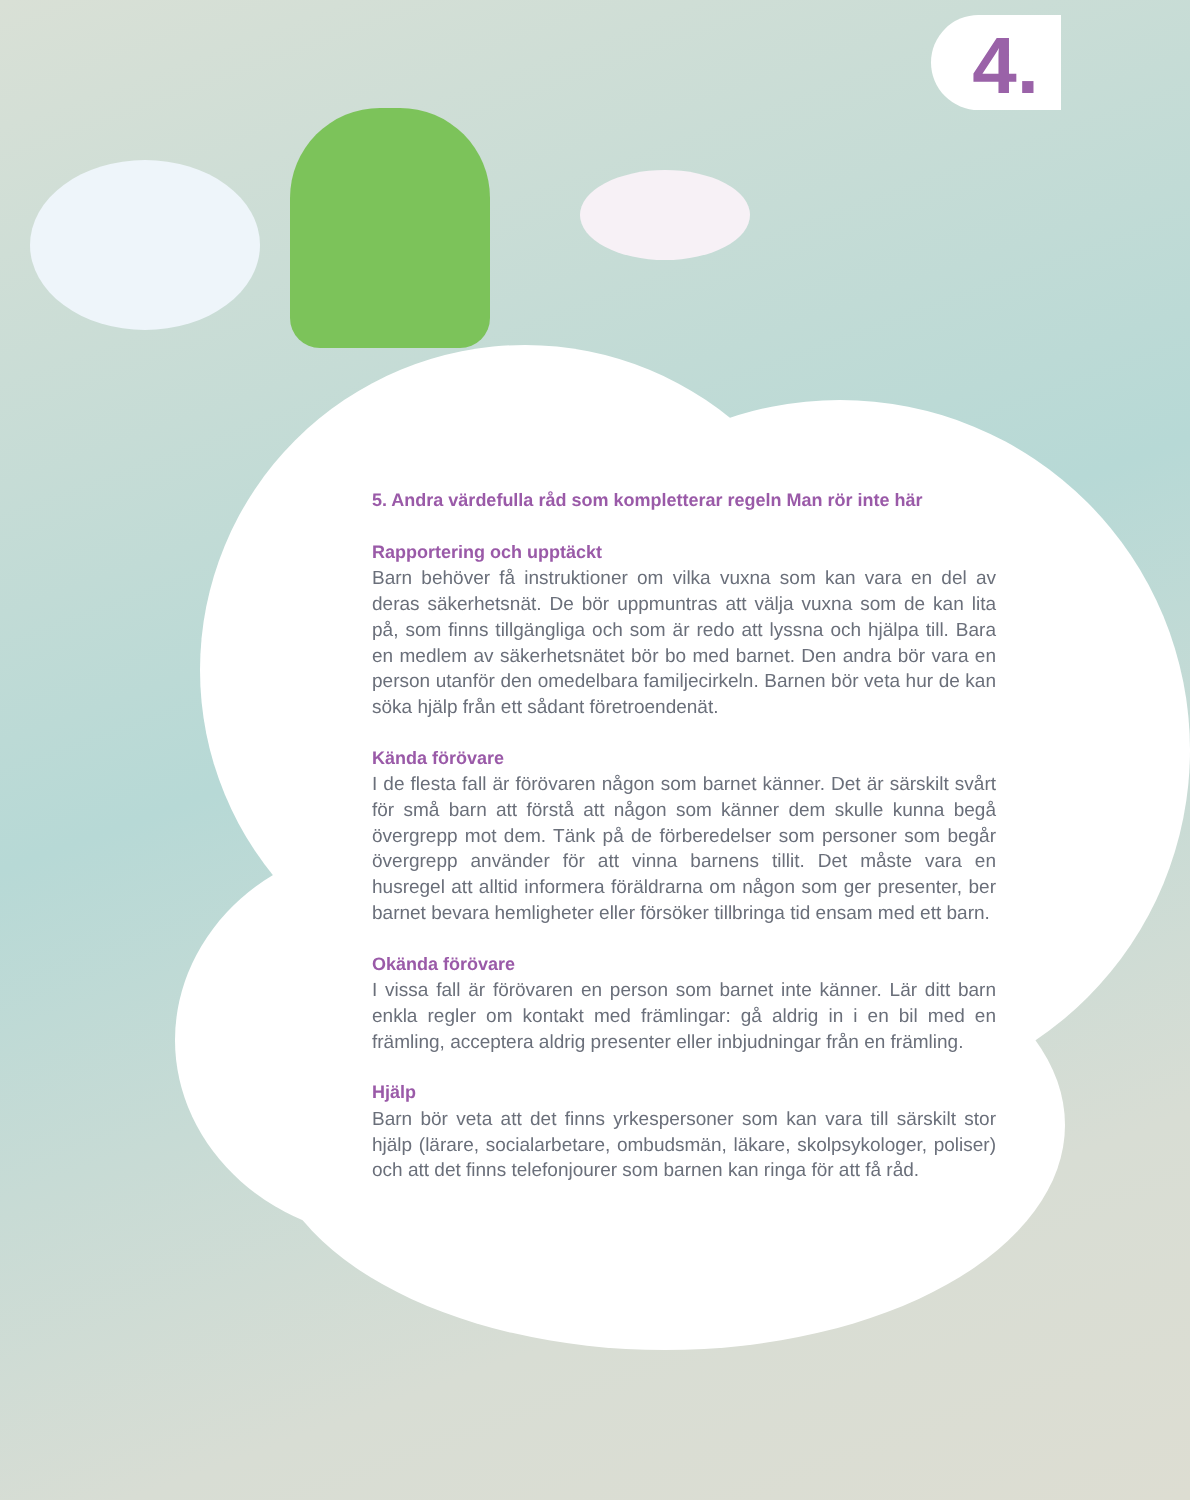4.
5. Andra värdefulla råd som kompletterar regeln Man rör inte här
Rapportering och upptäckt
Barn behöver få instruktioner om vilka vuxna som kan vara en del av deras säkerhetsnät. De bör uppmuntras att välja vuxna som de kan lita på, som finns tillgängliga och som är redo att lyssna och hjälpa till. Bara en medlem av säkerhetsnätet bör bo med barnet. Den andra bör vara en person utanför den omedelbara familjecirkeln. Barnen bör veta hur de kan söka hjälp från ett sådant företroendenät.
Kända förövare
I de flesta fall är förövaren någon som barnet känner. Det är särskilt svårt för små barn att förstå att någon som känner dem skulle kunna begå övergrepp mot dem. Tänk på de förberedelser som personer som begår övergrepp använder för att vinna barnens tillit. Det måste vara en husregel att alltid informera föräldrarna om någon som ger presenter, ber barnet bevara hemligheter eller försöker tillbringa tid ensam med ett barn.
Okända förövare
I vissa fall är förövaren en person som barnet inte känner. Lär ditt barn enkla regler om kontakt med främlingar: gå aldrig in i en bil med en främling, acceptera aldrig presenter eller inbjudningar från en främling.
Hjälp
Barn bör veta att det finns yrkespersoner som kan vara till särskilt stor hjälp (lärare, socialarbetare, ombudsmän, läkare, skolpsykologer, poliser) och att det finns telefonjourer som barnen kan ringa för att få råd.